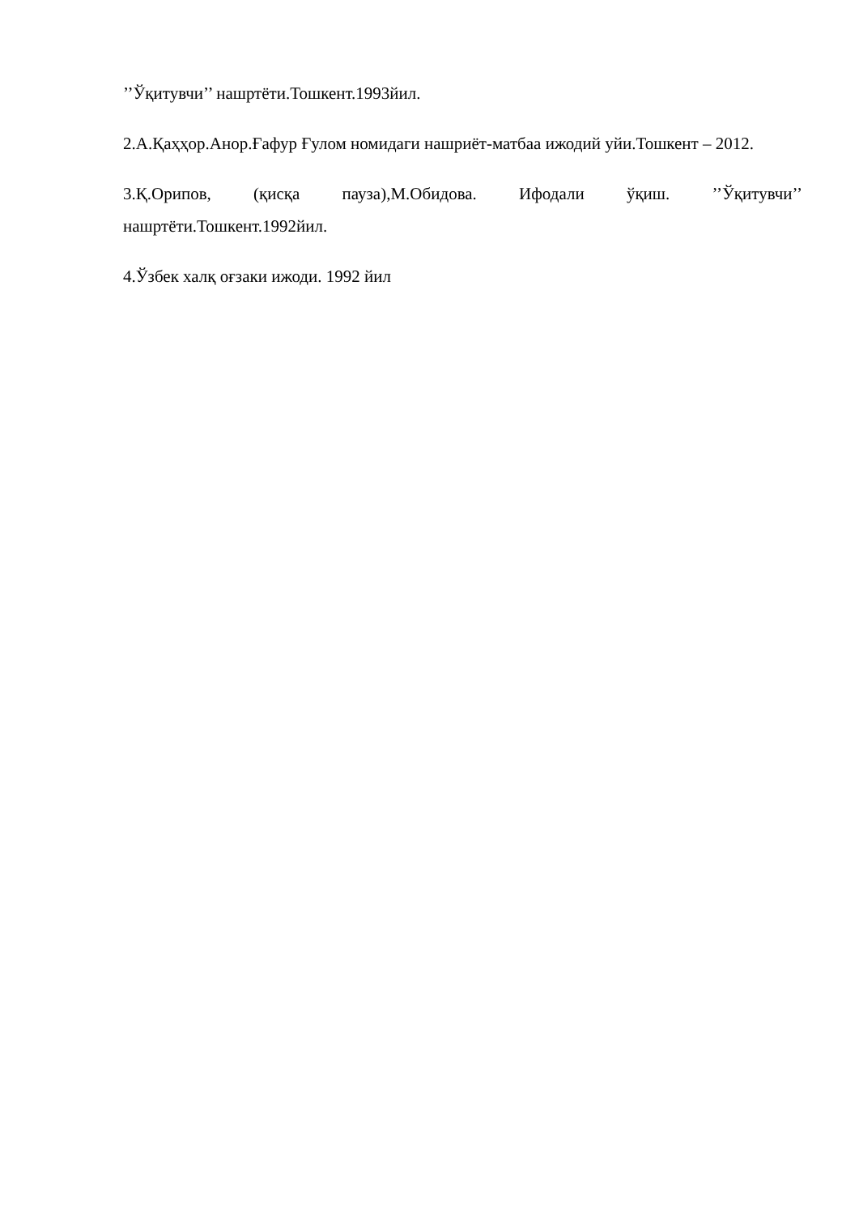’’Ўқитувчи’’ нашртёти.Тошкент.1993йил.
2.А.Қаҳҳор.Анор.Ғафур Ғулом номидаги нашриёт-матбаа ижодий уйи.Тошкент – 2012.
3.Қ.Орипов, (қисқа пауза),М.Обидова. Ифодали ўқиш. ’’Ўқитувчи’’ нашртёти.Тошкент.1992йил.
4.Ўзбек халқ оғзаки ижоди. 1992 йил